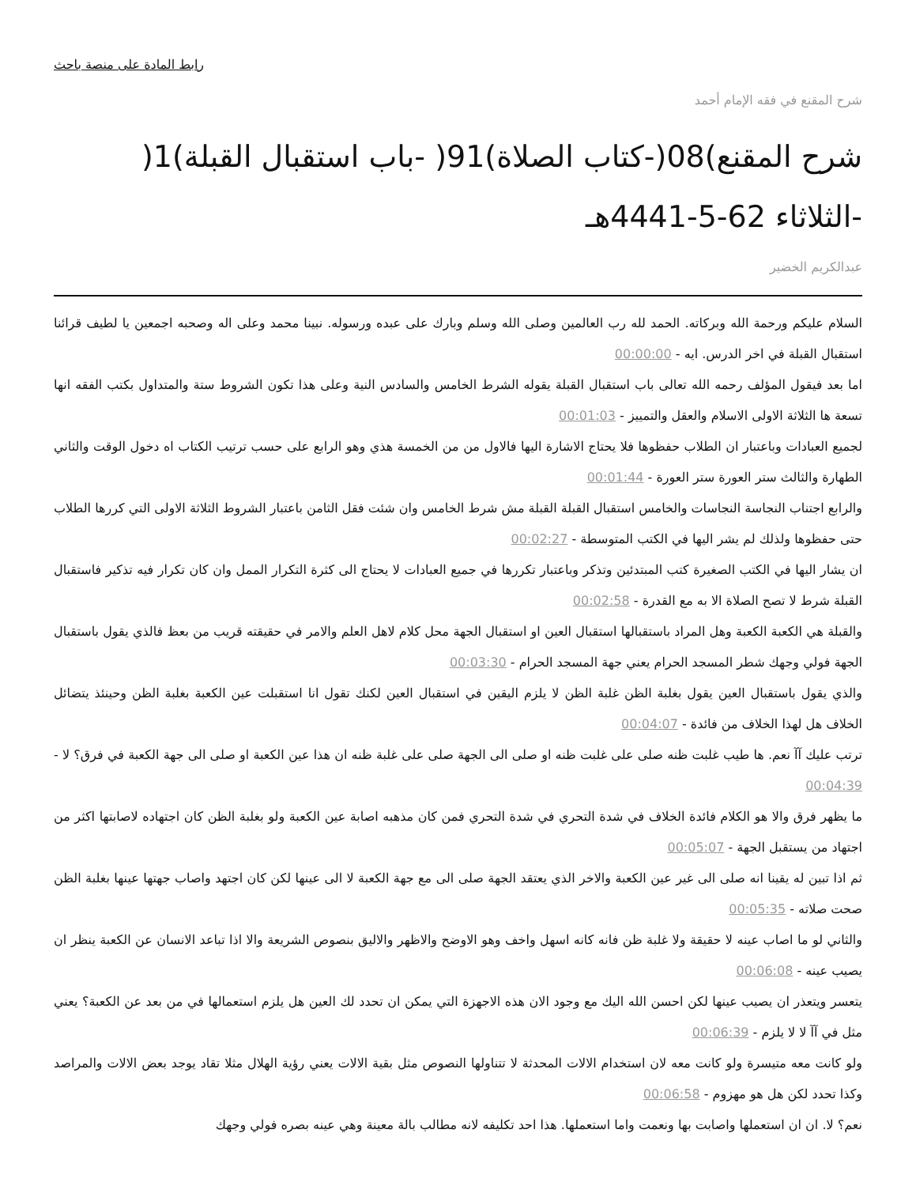رابط المادة على منصة باحث
شرح المقنع في فقه الإمام أحمد
شرح المقنع)08(-كتاب الصلاة)91( -باب استقبال القبلة)1( -الثلاثاء 62-5-4441هـ
عبدالكريم الخضير
السلام عليكم ورحمة الله وبركاته. الحمد لله رب العالمين وصلى الله وسلم وبارك على عبده ورسوله. نبينا محمد وعلى اله وصحبه اجمعين يا لطيف قرائنا استقبال القبلة في اخر الدرس. ايه - 00:00:00
اما بعد فيقول المؤلف رحمه الله تعالى باب استقبال القبلة يقوله الشرط الخامس والسادس النية وعلى هذا تكون الشروط ستة والمتداول بكتب الفقه انها تسعة ها الثلاثة الاولى الاسلام والعقل والتمييز - 00:01:03
لجميع العبادات وباعتبار ان الطلاب حفظوها فلا يحتاج الاشارة اليها فالاول من من الخمسة هذي وهو الرابع على حسب ترتيب الكتاب اه دخول الوقت والثاني الطهارة والثالث ستر العورة ستر العورة - 00:01:44
والرابع اجتناب النجاسة النجاسات والخامس استقبال القبلة القبلة مش شرط الخامس وان شئت فقل الثامن باعتبار الشروط الثلاثة الاولى التي كررها الطلاب حتى حفظوها ولذلك لم يشر اليها في الكتب المتوسطة - 00:02:27
ان يشار اليها في الكتب الصغيرة كتب المبتدئين وتذكر وباعتبار تكررها في جميع العبادات لا يحتاج الى كثرة التكرار الممل وان كان تكرار فيه تذكير فاستقبال القبلة شرط لا تصح الصلاة الا به مع القدرة - 00:02:58
والقبلة هي الكعبة الكعبة وهل المراد باستقبالها استقبال العين او استقبال الجهة محل كلام لاهل العلم والامر في حقيقته قريب من بعظ فالذي يقول باستقبال الجهة فولي وجهك شطر المسجد الحرام يعني جهة المسجد الحرام - 00:03:30
والذي يقول باستقبال العين يقول بغلبة الظن غلبة الظن لا يلزم اليقين في استقبال العين لكنك تقول انا استقبلت عين الكعبة بغلبة الظن وحينئذ يتضائل الخلاف هل لهذا الخلاف من فائدة - 00:04:07
ترتب عليك آآ نعم. ها طيب غلبت ظنه صلى على غلبت ظنه او صلى الى الجهة صلى على غلبة ظنه ان هذا عين الكعبة او صلى الى جهة الكعبة في فرق؟ لا - 00:04:39
ما يظهر فرق والا هو الكلام فائدة الخلاف في شدة التحري في شدة التحري فمن كان مذهبه اصابة عين الكعبة ولو بغلبة الظن كان اجتهاده لاصابتها اكثر من اجتهاد من يستقبل الجهة - 00:05:07
ثم اذا تبين له يقينا انه صلى الى غير عين الكعبة والاخر الذي يعتقد الجهة صلى الى مع جهة الكعبة لا الى عينها لكن كان اجتهد واصاب جهتها عينها بغلبة الظن صحت صلاته - 00:05:35
والثاني لو ما اصاب عينه لا حقيقة ولا غلبة ظن فانه كانه اسهل واخف وهو الاوضح والاظهر والاليق بنصوص الشريعة والا اذا تباعد الانسان عن الكعبة ينظر ان يصيب عينه - 00:06:08
يتعسر ويتعذر ان يصيب عينها لكن احسن الله اليك مع وجود الان هذه الاجهزة التي يمكن ان تحدد لك العين هل يلزم استعمالها في من بعد عن الكعبة؟ يعني مثل في آآ لا لا يلزم - 00:06:39
ولو كانت معه متيسرة ولو كانت معه لان استخدام الالات المحدثة لا تتناولها النصوص مثل بقية الالات يعني رؤية الهلال مثلا تقاد يوجد بعض الالات والمراصد وكذا تحدد لكن هل هو مهزوم - 00:06:58
نعم؟ لا. ان ان استعملها واصابت بها ونعمت واما استعملها. هذا احد تكليفه لانه مطالب بالة معينة وهي عينه بصره فولي وجهك